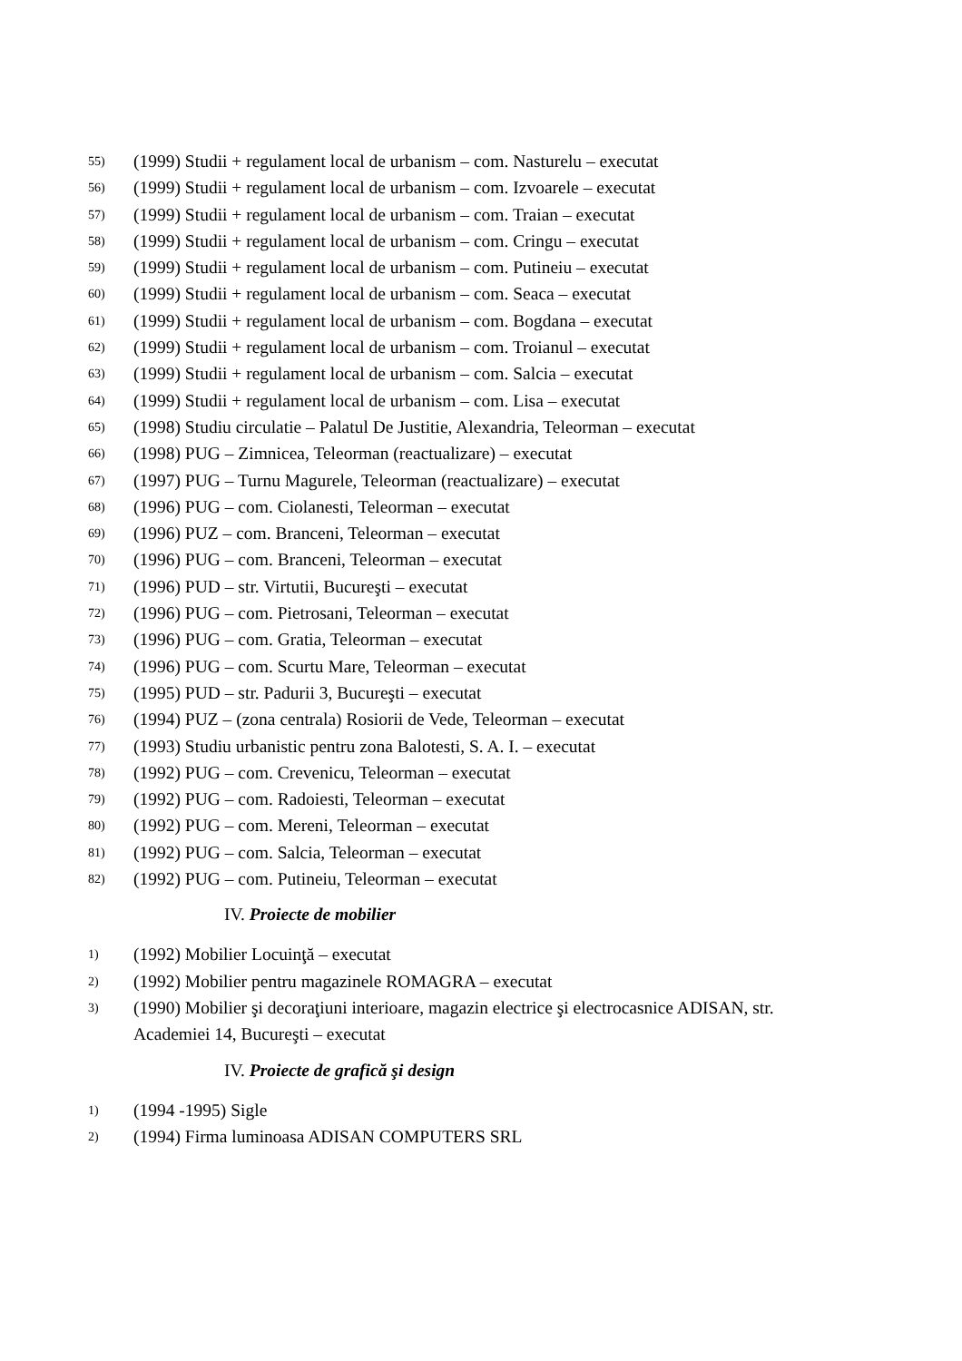55) (1999) Studii + regulament local de urbanism – com. Nasturelu – executat
56) (1999) Studii + regulament local de urbanism – com. Izvoarele – executat
57) (1999) Studii + regulament local de urbanism – com. Traian – executat
58) (1999) Studii + regulament local de urbanism – com. Cringu – executat
59) (1999) Studii + regulament local de urbanism – com. Putineiu – executat
60) (1999) Studii + regulament local de urbanism – com. Seaca – executat
61) (1999) Studii + regulament local de urbanism – com. Bogdana – executat
62) (1999) Studii + regulament local de urbanism – com. Troianul – executat
63) (1999) Studii + regulament local de urbanism – com. Salcia – executat
64) (1999) Studii + regulament local de urbanism – com. Lisa – executat
65) (1998) Studiu circulatie – Palatul De Justitie, Alexandria, Teleorman – executat
66) (1998) PUG – Zimnicea, Teleorman (reactualizare) – executat
67) (1997) PUG – Turnu Magurele, Teleorman (reactualizare) – executat
68) (1996) PUG – com. Ciolanesti, Teleorman – executat
69) (1996) PUZ – com. Branceni, Teleorman – executat
70) (1996) PUG – com. Branceni, Teleorman – executat
71) (1996) PUD – str. Virtutii, Bucureşti – executat
72) (1996) PUG – com. Pietrosani, Teleorman – executat
73) (1996) PUG – com. Gratia, Teleorman – executat
74) (1996) PUG – com. Scurtu Mare, Teleorman – executat
75) (1995) PUD – str. Padurii 3, Bucureşti – executat
76) (1994) PUZ – (zona centrala) Rosiorii de Vede, Teleorman – executat
77) (1993) Studiu urbanistic pentru zona Balotesti, S. A. I. – executat
78) (1992) PUG – com. Crevenicu, Teleorman – executat
79) (1992) PUG – com. Radoiesti, Teleorman – executat
80) (1992) PUG – com. Mereni, Teleorman – executat
81) (1992) PUG – com. Salcia, Teleorman – executat
82) (1992) PUG – com. Putineiu, Teleorman – executat
IV. Proiecte de mobilier
1) (1992) Mobilier Locuinţă – executat
2) (1992) Mobilier pentru magazinele ROMAGRA – executat
3) (1990) Mobilier şi decoraţiuni interioare, magazin electrice şi electrocasnice ADISAN, str. Academiei 14, Bucureşti – executat
IV. Proiecte de grafică şi design
1) (1994 -1995) Sigle
2) (1994) Firma luminoasa ADISAN COMPUTERS SRL